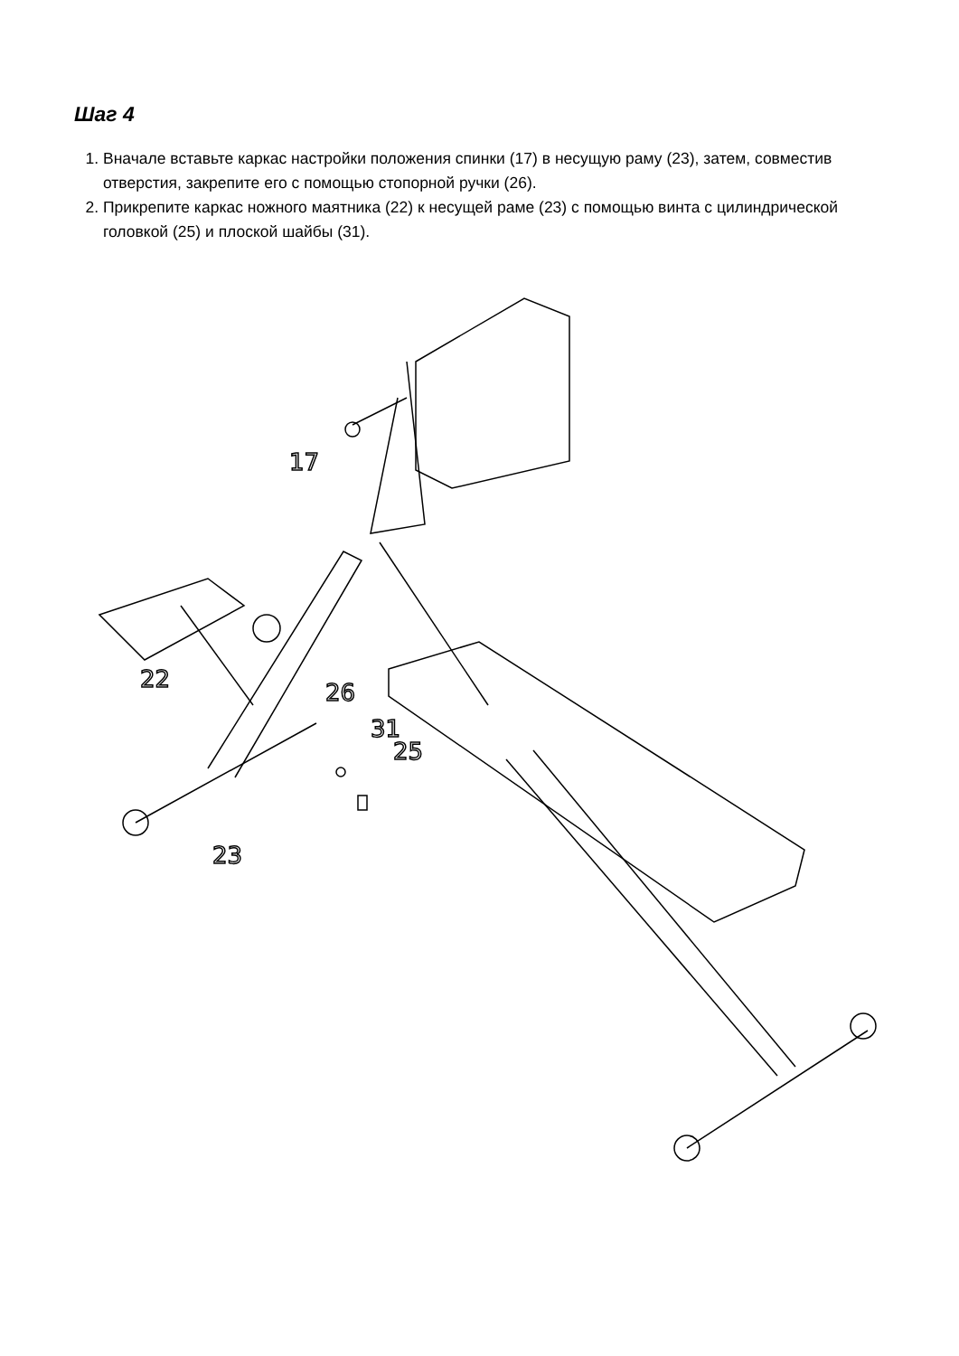Шаг 4
1. Вначале вставьте каркас настройки положения спинки (17) в несущую раму (23), затем, совместив отверстия, закрепите его с помощью стопорной ручки (26).
2. Прикрепите каркас ножного маятника (22) к несущей раме (23) с помощью винта с цилиндрической головкой (25) и плоской шайбы (31).
17
22
26
31
25
23